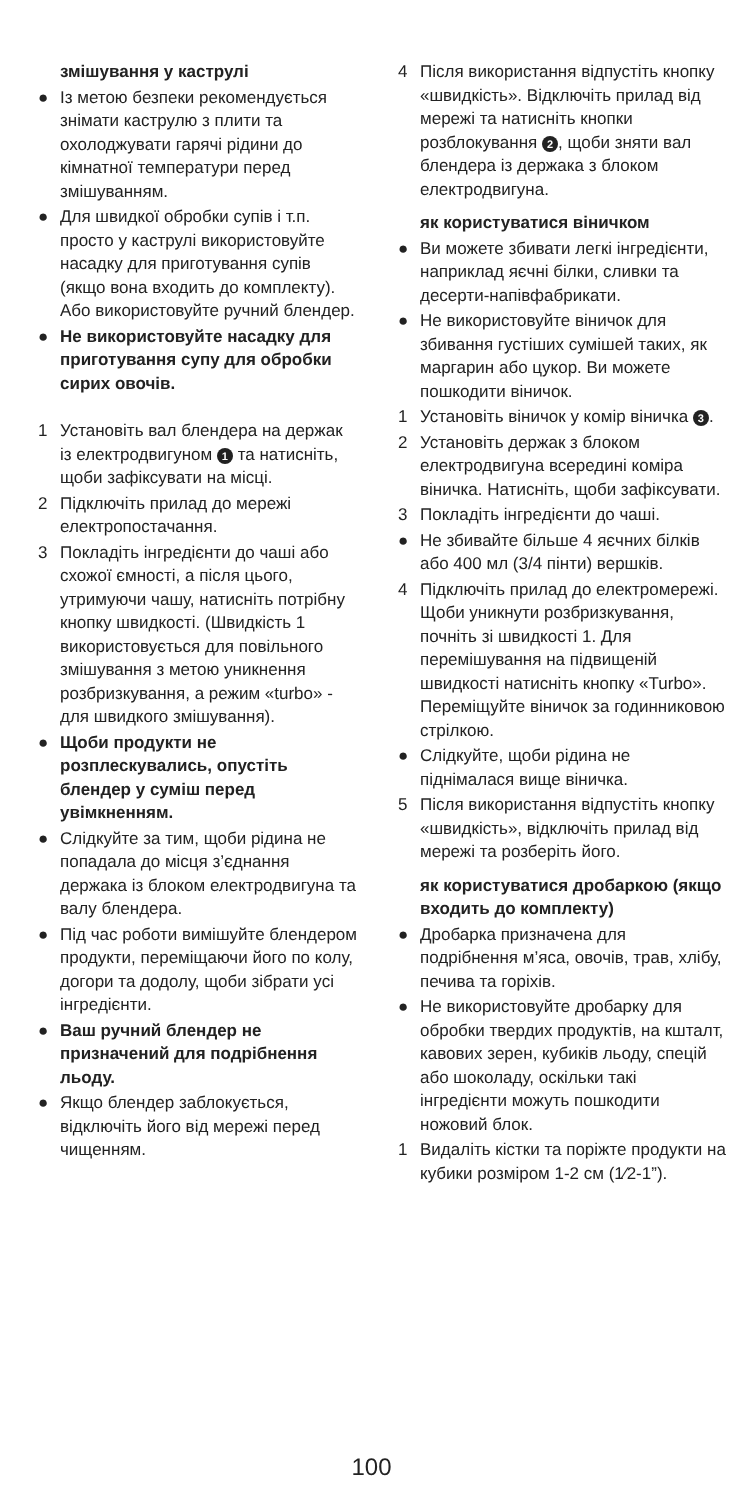змішування у каструлі
● Із метою безпеки рекомендується знімати каструлю з плити та охолоджувати гарячі рідини до кімнатної температури перед змішуванням.
● Для швидкої обробки супів і т.п. просто у каструлі використовуйте насадку для приготування супів (якщо вона входить до комплекту). Або використовуйте ручний блендер.
● Не використовуйте насадку для приготування супу для обробки сирих овочів.
1 Установіть вал блендера на держак із електродвигуном 1 та натисніть, щоби зафіксувати на місці.
2 Підключіть прилад до мережі електропостачання.
3 Покладіть інгредієнти до чаші або схожої ємності, а після цього, утримуючи чашу, натисніть потрібну кнопку швидкості. (Швидкість 1 використовується для повільного змішування з метою уникнення розбризкування, а режим «turbo» - для швидкого змішування).
● Щоби продукти не розплескувались, опустіть блендер у суміш перед увімкненням.
● Слідкуйте за тим, щоби рідина не попадала до місця з’єднання держака із блоком електродвигуна та валу блендера.
● Під час роботи вимішуйте блендером продукти, переміщаючи його по колу, догори та додолу, щоби зібрати усі інгредієнти.
● Ваш ручний блендер не призначений для подрібнення льоду.
● Якщо блендер заблокується, відключіть його від мережі перед чищенням.
4 Після використання відпустіть кнопку «швидкість». Відключіть прилад від мережі та натисніть кнопки розблокування 2, щоби зняти вал блендера із держака з блоком електродвигуна.
як користуватися віничком
● Ви можете збивати легкі інгредієнти, наприклад яєчні білки, сливки та десерти-напівфабрикати.
● Не використовуйте віничок для збивання густіших сумішей таких, як маргарин або цукор. Ви можете пошкодити віничок.
1 Установіть віничок у комір віничка 3.
2 Установіть держак з блоком електродвигуна всередині коміра віничка. Натисніть, щоби зафіксувати.
3 Покладіть інгредієнти до чаші.
● Не збивайте більше 4 яєчних білків або 400 мл (3/4 пінти) вершків.
4 Підключіть прилад до електромережі. Щоби уникнути розбризкування, почніть зі швидкості 1. Для перемішування на підвищеній швидкості натисніть кнопку «Turbo». Переміщуйте віничок за годинниковою стрілкою.
● Слідкуйте, щоби рідина не піднімалася вище віничка.
5 Після використання відпустіть кнопку «швидкість», відключіть прилад від мережі та розберіть його.
як користуватися дробаркою (якщо входить до комплекту)
● Дробарка призначена для подрібнення м’яса, овочів, трав, хлібу, печива та горіхів.
● Не використовуйте дробарку для обробки твердих продуктів, на кшталт, кавових зерен, кубиків льоду, спецій або шоколаду, оскільки такі інгредієнти можуть пошкодити ножовий блок.
1 Видаліть кістки та поріжте продукти на кубики розміром 1-2 см (1⁄2-1”).
100